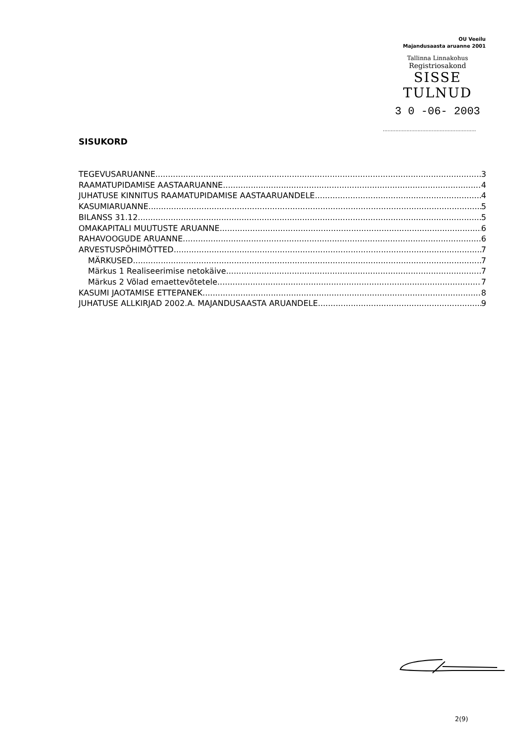OU Veeilu
Majandusaasta aruanne 2001
Tallinna Linnakohus
Registriosakond
SISSE TULNUD
3 0 -06- 2003
...........................................................
SISUKORD
TEGEVUSARUANNE 3
RAAMATUPIDAMISE AASTAARUANNE 4
JUHATUSE KINNITUS RAAMATUPIDAMISE AASTAARUANDELE 4
KASUMIARUANNE 5
BILANSS 31.12. 5
OMAKAPITALI MUUTUSTE ARUANNE 6
RAHAVOOGUDE ARUANNE 6
ARVESTUSPÕHIMÕTTED 7
MÄRKUSED 7
Märkus 1 Realiseerimise netokäive 7
Märkus 2 Võlad emaettevõtetele 7
KASUMI JAOTAMISE ETTEPANEK 8
JUHATUSE ALLKIRJAD 2002.A. MAJANDUSAASTA ARUANDELE 9
2(9)